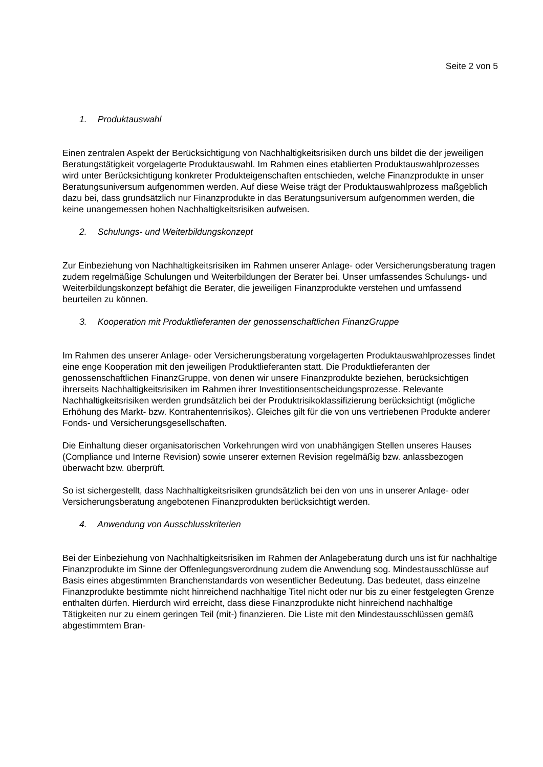Seite 2 von 5
1. Produktauswahl
Einen zentralen Aspekt der Berücksichtigung von Nachhaltigkeitsrisiken durch uns bildet die der jeweiligen Beratungstätigkeit vorgelagerte Produktauswahl. Im Rahmen eines etablierten Produktauswahlprozesses wird unter Berücksichtigung konkreter Produkteigenschaften entschieden, welche Finanzprodukte in unser Beratungsuniversum aufgenommen werden. Auf diese Weise trägt der Produktauswahlprozess maßgeblich dazu bei, dass grundsätzlich nur Finanzprodukte in das Beratungsuniversum aufgenommen werden, die keine unangemessen hohen Nachhaltigkeitsrisiken aufweisen.
2. Schulungs- und Weiterbildungskonzept
Zur Einbeziehung von Nachhaltigkeitsrisiken im Rahmen unserer Anlage- oder Versicherungsberatung tragen zudem regelmäßige Schulungen und Weiterbildungen der Berater bei. Unser umfassendes Schulungs- und Weiterbildungskonzept befähigt die Berater, die jeweiligen Finanzprodukte verstehen und umfassend beurteilen zu können.
3. Kooperation mit Produktlieferanten der genossenschaftlichen FinanzGruppe
Im Rahmen des unserer Anlage- oder Versicherungsberatung vorgelagerten Produktauswahlprozesses findet eine enge Kooperation mit den jeweiligen Produktlieferanten statt. Die Produktlieferanten der genossenschaftlichen FinanzGruppe, von denen wir unsere Finanzprodukte beziehen, berücksichtigen ihrerseits Nachhaltigkeitsrisiken im Rahmen ihrer Investitionsentscheidungsprozesse. Relevante Nachhaltigkeitsrisiken werden grundsätzlich bei der Produktrisikoklassifizierung berücksichtigt (mögliche Erhöhung des Markt- bzw. Kontrahentenrisikos). Gleiches gilt für die von uns vertriebenen Produkte anderer Fonds- und Versicherungsgesellschaften.
Die Einhaltung dieser organisatorischen Vorkehrungen wird von unabhängigen Stellen unseres Hauses (Compliance und Interne Revision) sowie unserer externen Revision regelmäßig bzw. anlassbezogen überwacht bzw. überprüft.
So ist sichergestellt, dass Nachhaltigkeitsrisiken grundsätzlich bei den von uns in unserer Anlage- oder Versicherungsberatung angebotenen Finanzprodukten berücksichtigt werden.
4. Anwendung von Ausschlusskriterien
Bei der Einbeziehung von Nachhaltigkeitsrisiken im Rahmen der Anlageberatung durch uns ist für nachhaltige Finanzprodukte im Sinne der Offenlegungsverordnung zudem die Anwendung sog. Mindestausschlüsse auf Basis eines abgestimmten Branchenstandards von wesentlicher Bedeutung. Das bedeutet, dass einzelne Finanzprodukte bestimmte nicht hinreichend nachhaltige Titel nicht oder nur bis zu einer festgelegten Grenze enthalten dürfen. Hierdurch wird erreicht, dass diese Finanzprodukte nicht hinreichend nachhaltige Tätigkeiten nur zu einem geringen Teil (mit-) finanzieren. Die Liste mit den Mindestausschlüssen gemäß abgestimmtem Bran-